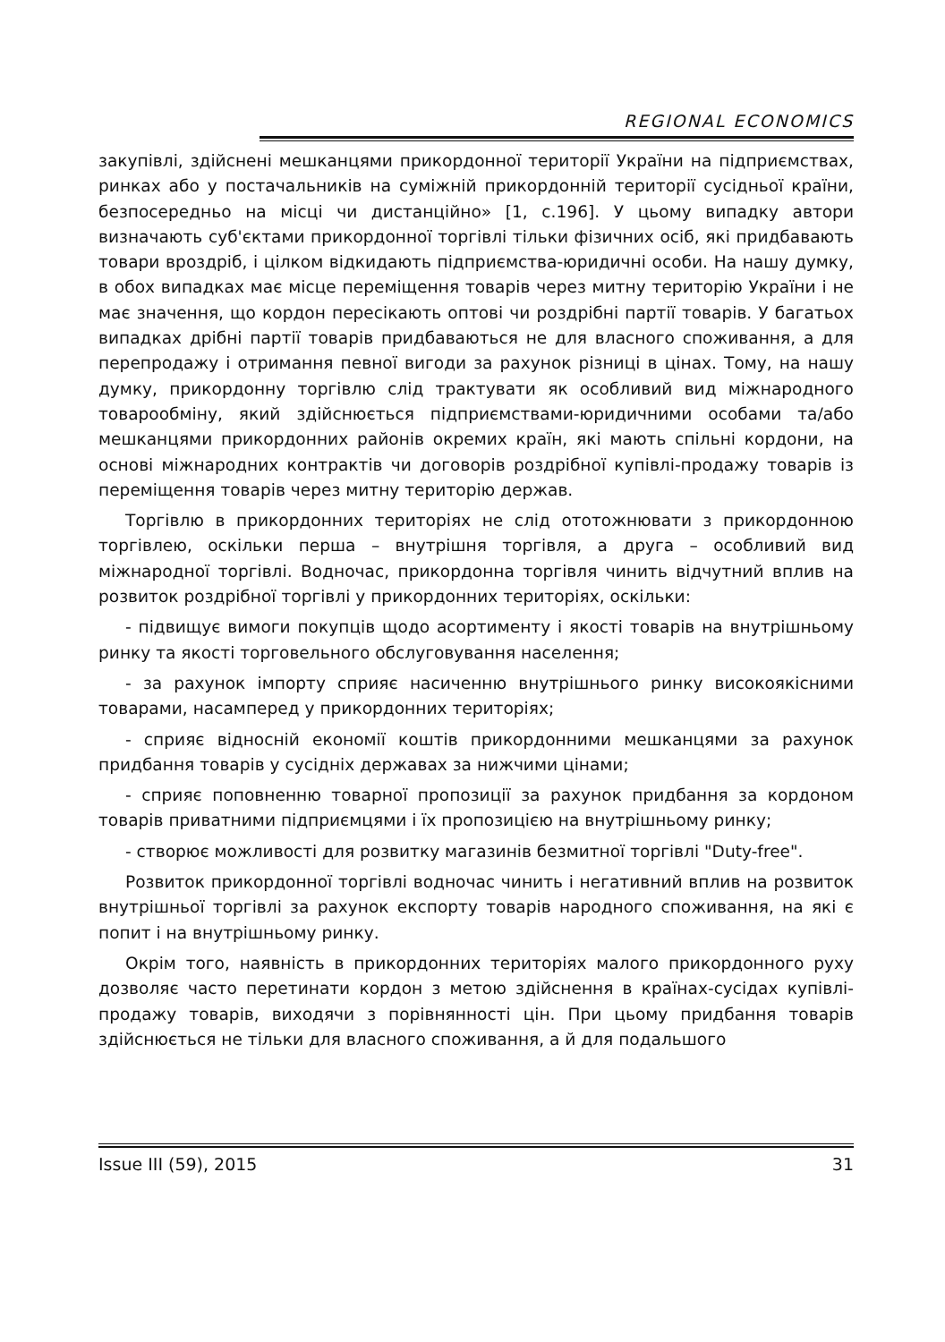REGIONAL ECONOMICS
закупівлі, здійснені мешканцями прикордонної території України на підприємствах, ринках або у постачальників на суміжній прикордонній території сусідньої країни, безпосередньо на місці чи дистанційно» [1, с.196]. У цьому випадку автори визначають суб'єктами прикордонної торгівлі тільки фізичних осіб, які придбавають товари вроздріб, і цілком відкидають підприємства-юридичні особи. На нашу думку, в обох випадках має місце переміщення товарів через митну територію України і не має значення, що кордон пересікають оптові чи роздрібні партії товарів. У багатьох випадках дрібні партії товарів придбаваються не для власного споживання, а для перепродажу і отримання певної вигоди за рахунок різниці в цінах. Тому, на нашу думку, прикордонну торгівлю слід трактувати як особливий вид міжнародного товарообміну, який здійснюється підприємствами-юридичними особами та/або мешканцями прикордонних районів окремих країн, які мають спільні кордони, на основі міжнародних контрактів чи договорів роздрібної купівлі-продажу товарів із переміщення товарів через митну територію держав.
Торгівлю в прикордонних територіях не слід ототожнювати з прикордонною торгівлею, оскільки перша – внутрішня торгівля, а друга – особливий вид міжнародної торгівлі. Водночас, прикордонна торгівля чинить відчутний вплив на розвиток роздрібної торгівлі у прикордонних територіях, оскільки:
- підвищує вимоги покупців щодо асортименту і якості товарів на внутрішньому ринку та якості торговельного обслуговування населення;
- за рахунок імпорту сприяє насиченню внутрішнього ринку високоякісними товарами, насамперед у прикордонних територіях;
- сприяє відносній економії коштів прикордонними мешканцями за рахунок придбання товарів у сусідніх державах за нижчими цінами;
- сприяє поповненню товарної пропозиції за рахунок придбання за кордоном товарів приватними підприємцями і їх пропозицією на внутрішньому ринку;
- створює можливості для розвитку магазинів безмитної торгівлі "Duty-free".
Розвиток прикордонної торгівлі водночас чинить і негативний вплив на розвиток внутрішньої торгівлі за рахунок експорту товарів народного споживання, на які є попит і на внутрішньому ринку.
Окрім того, наявність в прикордонних територіях малого прикордонного руху дозволяє часто перетинати кордон з метою здійснення в країнах-сусідах купівлі-продажу товарів, виходячи з порівнянності цін. При цьому придбання товарів здійснюється не тільки для власного споживання, а й для подальшого
Issue III (59), 2015 31